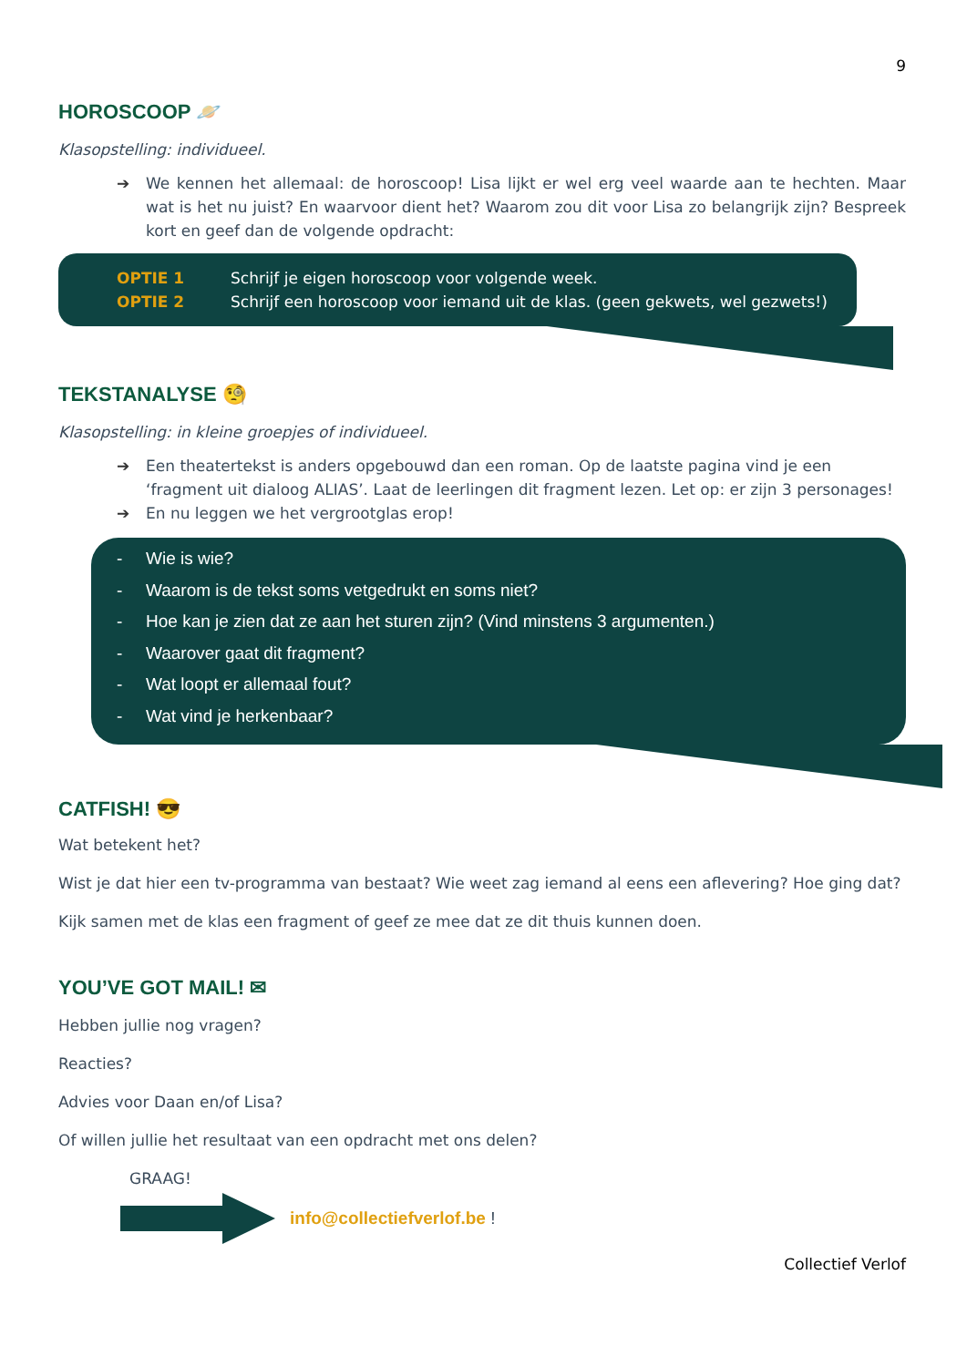9
HOROSCOOP 🪐
Klasopstelling: individueel.
➔ We kennen het allemaal: de horoscoop! Lisa lijkt er wel erg veel waarde aan te hechten. Maar wat is het nu juist? En waarvoor dient het? Waarom zou dit voor Lisa zo belangrijk zijn? Bespreek kort en geef dan de volgende opdracht:
OPTIE 1 Schrijf je eigen horoscoop voor volgende week.
OPTIE 2 Schrijf een horoscoop voor iemand uit de klas. (geen gekwets, wel gezwets!)
TEKSTANALYSE 🧐
Klasopstelling: in kleine groepjes of individueel.
➔ Een theatertekst is anders opgebouwd dan een roman. Op de laatste pagina vind je een ‘fragment uit dialoog ALIAS’. Laat de leerlingen dit fragment lezen. Let op: er zijn 3 personages!
➔ En nu leggen we het vergrootglas erop!
- Wie is wie?
- Waarom is de tekst soms vetgedrukt en soms niet?
- Hoe kan je zien dat ze aan het sturen zijn? (Vind minstens 3 argumenten.)
- Waarover gaat dit fragment?
- Wat loopt er allemaal fout?
- Wat vind je herkenbaar?
CATFISH! 😎
Wat betekent het?
Wist je dat hier een tv-programma van bestaat? Wie weet zag iemand al eens een aflevering? Hoe ging dat?
Kijk samen met de klas een fragment of geef ze mee dat ze dit thuis kunnen doen.
YOU’VE GOT MAIL! ✉
Hebben jullie nog vragen?
Reacties?
Advies voor Daan en/of Lisa?
Of willen jullie het resultaat van een opdracht met ons delen?
GRAAG!
info@collectiefverlof.be !
Collectief Verlof